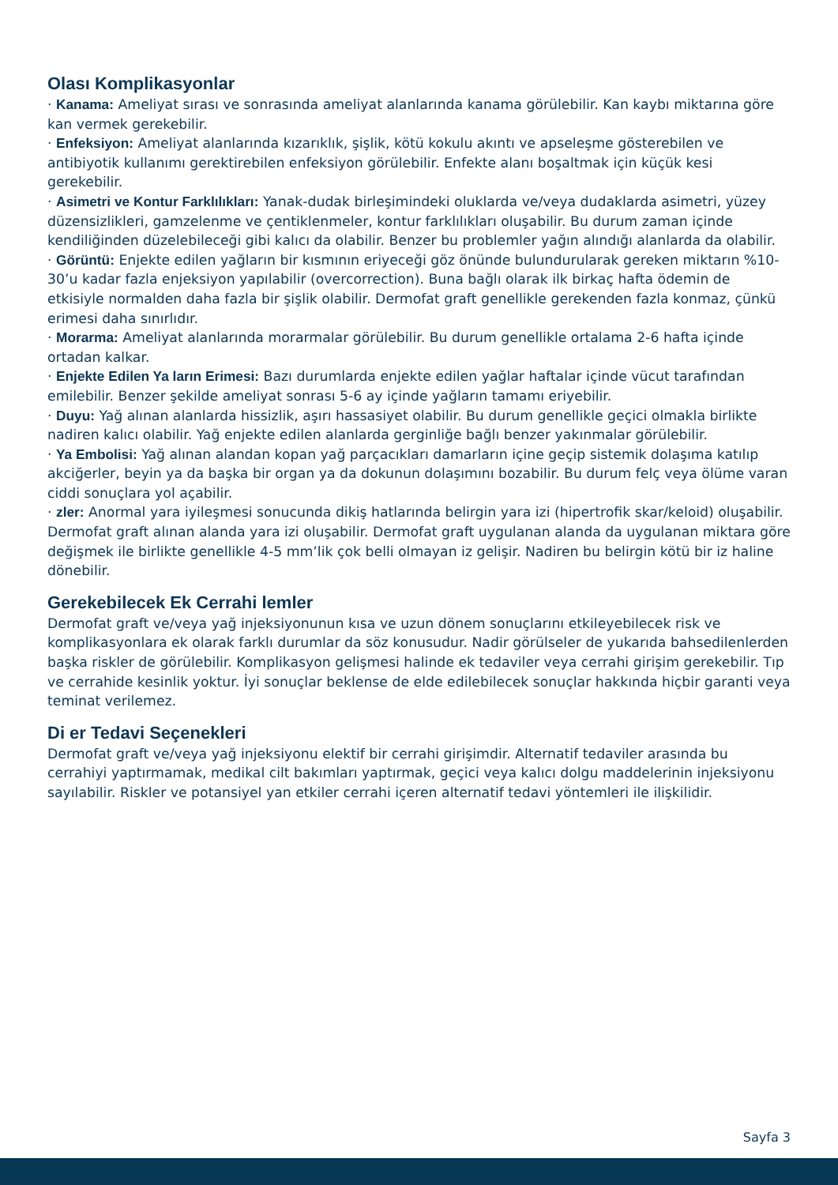Olası Komplikasyonlar
· Kanama: Ameliyat sırası ve sonrasında ameliyat alanlarında kanama görülebilir. Kan kaybı miktarına göre kan vermek gerekebilir.
· Enfeksiyon: Ameliyat alanlarında kızarıklık, şişlik, kötü kokulu akıntı ve apseleşme gösterebilen ve antibiyotik kullanımı gerektirebilen enfeksiyon görülebilir. Enfekte alanı boşaltmak için küçük kesi gerekebilir.
· Asimetri ve Kontur Farklılıkları: Yanak-dudak birleşimindeki oluklarda ve/veya dudaklarda asimetri, yüzey düzensizlikleri, gamzelenme ve çentiklenmeler, kontur farklılıkları oluşabilir. Bu durum zaman içinde kendiliğinden düzelebileceği gibi kalıcı da olabilir. Benzer bu problemler yağın alındığı alanlarda da olabilir.
· Görüntü: Enjekte edilen yağların bir kısmının eriyeceği göz önünde bulundurularak gereken miktarın %10-30’u kadar fazla enjeksiyon yapılabilir (overcorrection). Buna bağlı olarak ilk birkaç hafta ödemin de etkisiyle normalden daha fazla bir şişlik olabilir. Dermofat graft genellikle gerekenden fazla konmaz, çünkü erimesi daha sınırlıdır.
· Morarma: Ameliyat alanlarında morarmalar görülebilir. Bu durum genellikle ortalama 2-6 hafta içinde ortadan kalkar.
· Enjekte Edilen Ya ların Erimesi: Bazı durumlarda enjekte edilen yağlar haftalar içinde vücut tarafından emilebilir. Benzer şekilde ameliyat sonrası 5-6 ay içinde yağların tamamı eriyebilir.
· Duyu: Yağ alınan alanlarda hissizlik, aşırı hassasiyet olabilir. Bu durum genellikle geçici olmakla birlikte nadiren kalıcı olabilir. Yağ enjekte edilen alanlarda gerginliğe bağlı benzer yakınmalar görülebilir.
· Ya Embolisi: Yağ alınan alandan kopan yağ parçacıkları damarların içine geçip sistemik dolaşıma katılıp akciğerler, beyin ya da başka bir organ ya da dokunun dolaşımını bozabilir. Bu durum felç veya ölüme varan ciddi sonuçlara yol açabilir.
· zler: Anormal yara iyileşmesi sonucunda dikiş hatlarında belirgin yara izi (hipertrofik skar/keloid) oluşabilir. Dermofat graft alınan alanda yara izi oluşabilir. Dermofat graft uygulanan alanda da uygulanan miktara göre değişmek ile birlikte genellikle 4-5 mm’lik çok belli olmayan iz gelişir. Nadiren bu belirgin kötü bir iz haline dönebilir.
Gerekebilecek Ek Cerrahi lemler
Dermofat graft ve/veya yağ injeksiyonunun kısa ve uzun dönem sonuçlarını etkileyebilecek risk ve komplikasyonlara ek olarak farklı durumlar da söz konusudur. Nadir görülseler de yukarıda bahsedilenlerden başka riskler de görülebilir. Komplikasyon gelişmesi halinde ek tedaviler veya cerrahi girişim gerekebilir. Tıp ve cerrahide kesinlik yoktur. İyi sonuçlar beklense de elde edilebilecek sonuçlar hakkında hiçbir garanti veya teminat verilemez.
Di er Tedavi Seçenekleri
Dermofat graft ve/veya yağ injeksiyonu elektif bir cerrahi girişimdir. Alternatif tedaviler arasında bu cerrahiyi yaptırmamak, medikal cilt bakımları yaptırmak, geçici veya kalıcı dolgu maddelerinin injeksiyonu sayılabilir. Riskler ve potansiyel yan etkiler cerrahi içeren alternatif tedavi yöntemleri ile ilişkilidir.
Sayfa 3